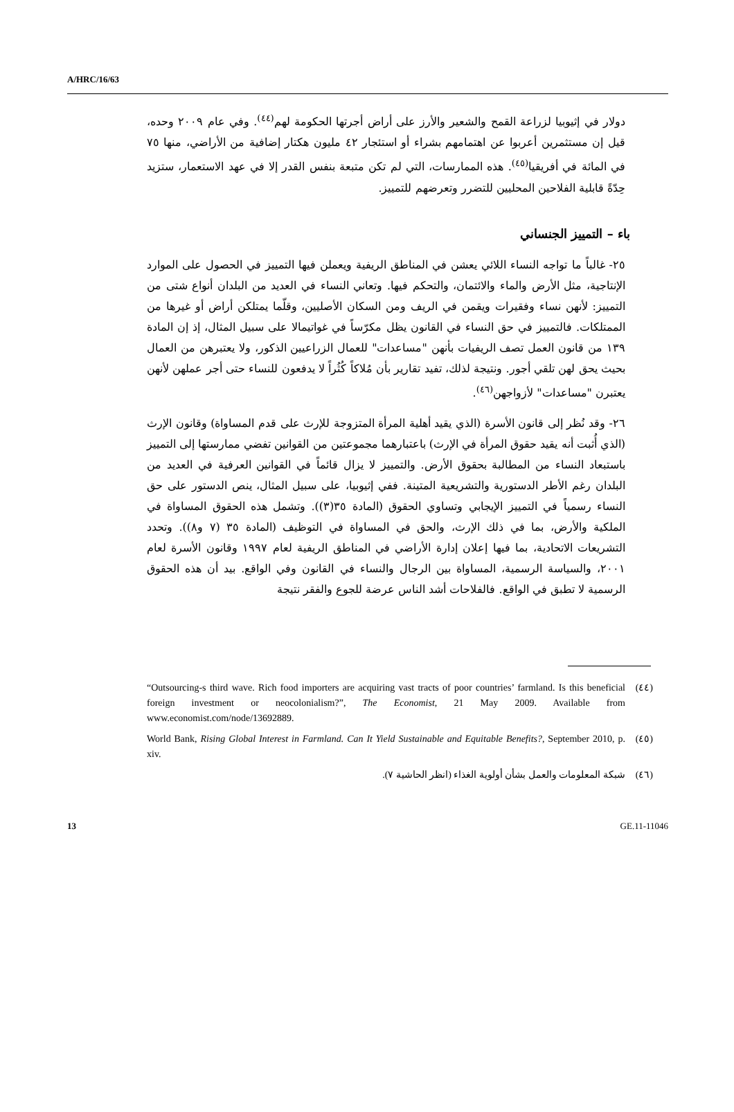A/HRC/16/63
دولار في إثيوبيا لزراعة القمح والشعير والأرز على أراض أجرتها الحكومة لهم<sup>(٤٤)</sup>. وفي عام ٢٠٠٩ وحده، قيل إن مستثمرين أعربوا عن اهتمامهم بشراء أو استئجار ٤٢ مليون هكتار إضافية من الأراضي، منها ٧٥ في المائة في أفريقيا<sup>(٤٥)</sup>. هذه الممارسات، التي لم تكن متبعة بنفس القدر إلا في عهد الاستعمار، ستزيد حِدّةً قابلية الفلاحين المحليين للتضرر وتعرضهم للتمييز.
باء – التمييز الجنساني
٢٥- غالباً ما تواجه النساء اللائي يعشن في المناطق الريفية ويعملن فيها التمييز في الحصول على الموارد الإنتاجية، مثل الأرض والماء والائتمان، والتحكم فيها. وتعاني النساء في العديد من البلدان أنواع شتى من التمييز: لأنهن نساء وفقيرات ويقمن في الريف ومن السكان الأصليين، وقلّما يمتلكن أراض أو غيرها من الممتلكات. فالتمييز في حق النساء في القانون يظل مكرّساً في غواتيمالا على سبيل المثال، إذ إن المادة ١٣٩ من قانون العمل تصف الريفيات بأنهن "مساعدات" للعمال الزراعيين الذكور، ولا يعتبرهن من العمال بحيث يحق لهن تلقي أجور. ونتيجة لذلك، تفيد تقارير بأن مُلاكاً كُثُراً لا يدفعون للنساء حتى أجر عملهن لأنهن يعتبرن "مساعدات" لأزواجهن<sup>(٤٦)</sup>.
٢٦- وقد نُظر إلى قانون الأسرة (الذي يقيد أهلية المرأة المتزوجة للإرث على قدم المساواة) وقانون الإرث (الذي أُثبت أنه يقيد حقوق المرأة في الإرث) باعتبارهما مجموعتين من القوانين تفضي ممارستها إلى التمييز باستبعاد النساء من المطالبة بحقوق الأرض. والتمييز لا يزال قائماً في القوانين العرفية في العديد من البلدان رغم الأطر الدستورية والتشريعية المتينة. ففي إثيوبيا، على سبيل المثال، ينص الدستور على حق النساء رسمياً في التمييز الإيجابي وتساوي الحقوق (المادة ٣٥(٣)). وتشمل هذه الحقوق المساواة في الملكية والأرض، بما في ذلك الإرث، والحق في المساواة في التوظيف (المادة ٣٥ (٧ و٨)). وتحدد التشريعات الاتحادية، بما فيها إعلان إدارة الأراضي في المناطق الريفية لعام ١٩٩٧ وقانون الأسرة لعام ٢٠٠١، والسياسة الرسمية، المساواة بين الرجال والنساء في القانون وفي الواقع. بيد أن هذه الحقوق الرسمية لا تطبق في الواقع. فالفلاحات أشد الناس عرضة للجوع والفقر نتيجة
(٤٤) “Outsourcing-s third wave. Rich food importers are acquiring vast tracts of poor countries’ farmland. Is this beneficial foreign investment or neocolonialism?”, The Economist, 21 May 2009. Available from www.economist.com/node/13692889.
(٤٥) World Bank, Rising Global Interest in Farmland. Can It Yield Sustainable and Equitable Benefits?, September 2010, p. xiv.
(٤٦) شبكة المعلومات والعمل بشأن أولوية الغذاء (انظر الحاشية ٧).
13 GE.11-11046